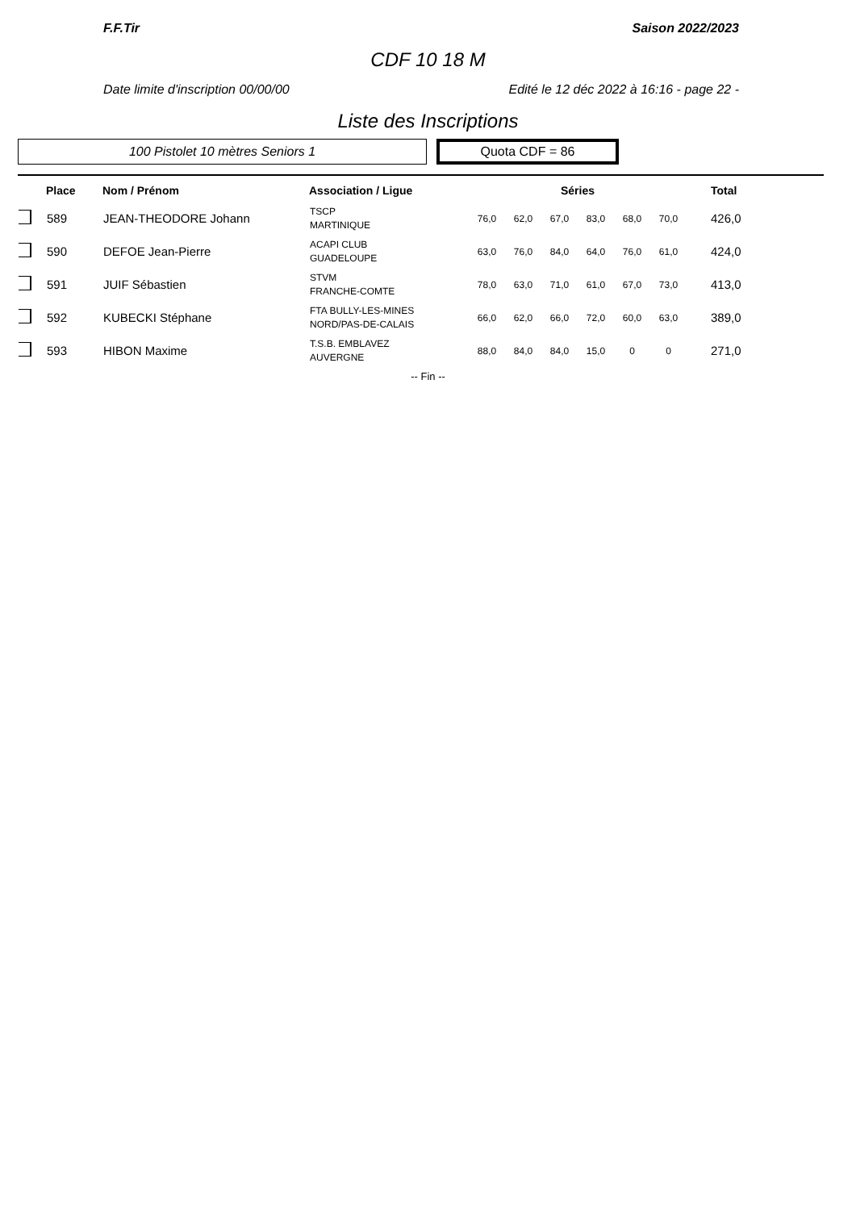F.F.Tir Saison 2022/2023
CDF 10 18 M
Date limite d'inscription 00/00/00 Edité le 12 déc 2022 à 16:16 - page 22 -
Liste des Inscriptions
100 Pistolet 10 mètres Seniors 1
Quota CDF = 86
| | Place | Nom / Prénom | Association / Ligue | Séries | | | | | | Total |
| --- | --- | --- | --- | --- | --- | --- | --- | --- | --- | --- |
| | 589 | JEAN-THEODORE Johann | TSCP MARTINIQUE | 76,0 | 62,0 | 67,0 | 83,0 | 68,0 | 70,0 | 426,0 |
| | 590 | DEFOE Jean-Pierre | ACAPI CLUB GUADELOUPE | 63,0 | 76,0 | 84,0 | 64,0 | 76,0 | 61,0 | 424,0 |
| | 591 | JUIF Sébastien | STVM FRANCHE-COMTE | 78,0 | 63,0 | 71,0 | 61,0 | 67,0 | 73,0 | 413,0 |
| | 592 | KUBECKI Stéphane | FTA BULLY-LES-MINES NORD/PAS-DE-CALAIS | 66,0 | 62,0 | 66,0 | 72,0 | 60,0 | 63,0 | 389,0 |
| | 593 | HIBON Maxime | T.S.B. EMBLAVEZ AUVERGNE | 88,0 | 84,0 | 84,0 | 15,0 | 0 | 0 | 271,0 |
-- Fin --